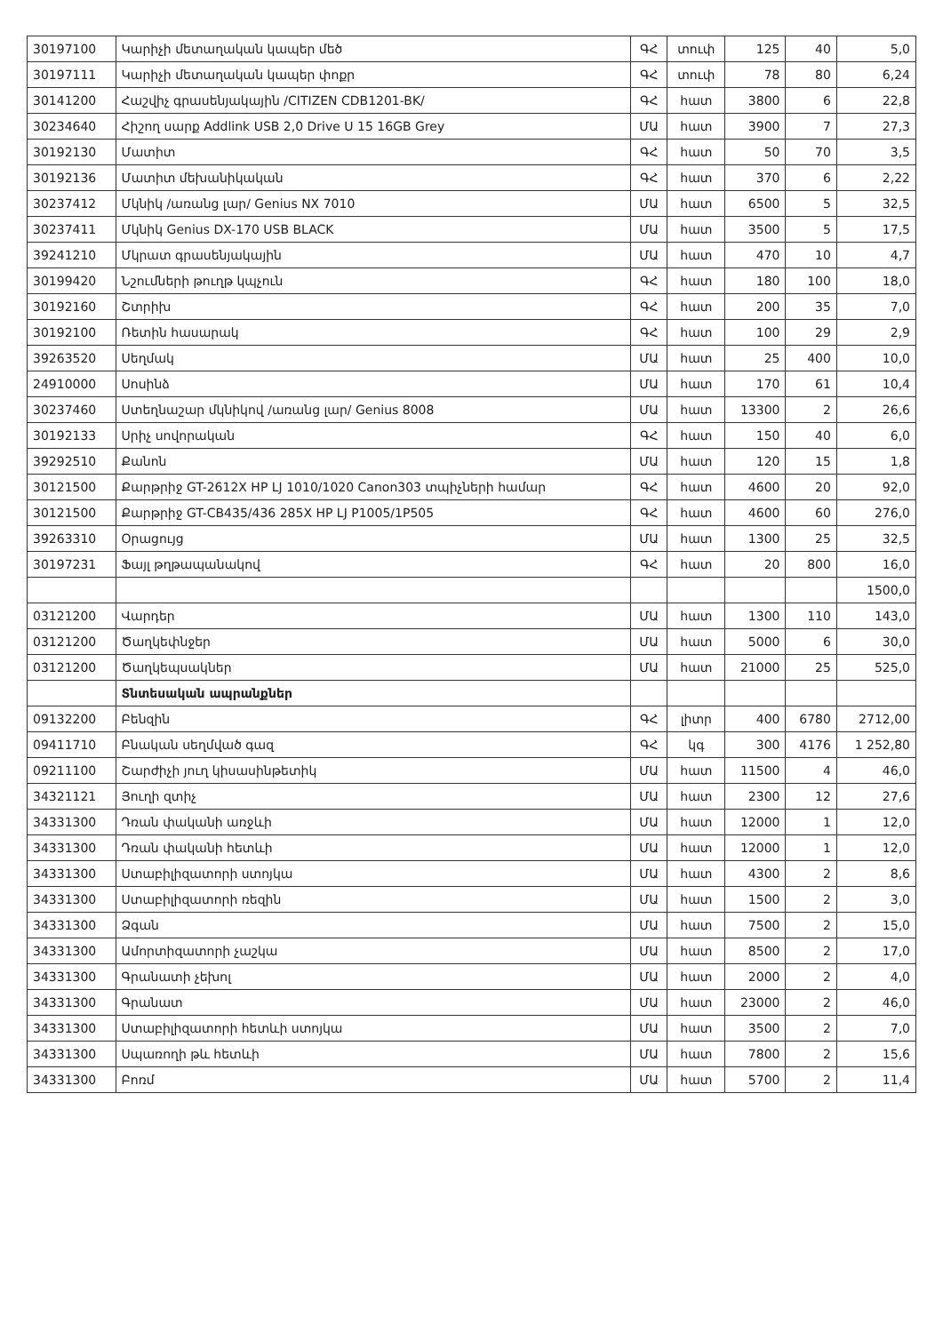| 30197100 | Կարիչի մետաղական կապեր մեծ | ԳՀ | տուփ | 125 | 40 | 5,0 |
| 30197111 | Կարիչի մետաղական կապեր փոքր | ԳՀ | տուփ | 78 | 80 | 6,24 |
| 30141200 | Հաշվիչ գրասենյակային /CITIZEN CDB1201-BK/ | ԳՀ | հատ | 3800 | 6 | 22,8 |
| 30234640 | Հիշող սարք Addlink USB 2,0 Drive U 15 16GB Grey | ՄԱ | հատ | 3900 | 7 | 27,3 |
| 30192130 | Մատիտ | ԳՀ | հատ | 50 | 70 | 3,5 |
| 30192136 | Մատիտ մեխանիկական | ԳՀ | հատ | 370 | 6 | 2,22 |
| 30237412 | Մկնիկ /առանց լար/ Genius NX 7010 | ՄԱ | հատ | 6500 | 5 | 32,5 |
| 30237411 | Մկնիկ Genius DX-170 USB BLACK | ՄԱ | հատ | 3500 | 5 | 17,5 |
| 39241210 | Մկրատ գրասենյակային | ՄԱ | հատ | 470 | 10 | 4,7 |
| 30199420 | Նշումների թուղթ կպչուն | ԳՀ | հատ | 180 | 100 | 18,0 |
| 30192160 | Շտրիխ | ԳՀ | հատ | 200 | 35 | 7,0 |
| 30192100 | Ռետին հասարակ | ԳՀ | հատ | 100 | 29 | 2,9 |
| 39263520 | Սեղմակ | ՄԱ | հատ | 25 | 400 | 10,0 |
| 24910000 | Սոսինձ | ՄԱ | հատ | 170 | 61 | 10,4 |
| 30237460 | Ստեղնաշար մկնիկով /առանց լար/ Genius 8008 | ՄԱ | հատ | 13300 | 2 | 26,6 |
| 30192133 | Սրիչ սովորական | ԳՀ | հատ | 150 | 40 | 6,0 |
| 39292510 | Քանոն | ՄԱ | հատ | 120 | 15 | 1,8 |
| 30121500 | Քարթրիջ GT-2612X HP LJ 1010/1020 Canon303 տպիչների համար | ԳՀ | հատ | 4600 | 20 | 92,0 |
| 30121500 | Քարթրիջ GT-CB435/436 285X HP LJ P1005/1P505 | ԳՀ | հատ | 4600 | 60 | 276,0 |
| 39263310 | Օրացույց | ՄԱ | հատ | 1300 | 25 | 32,5 |
| 30197231 | Ֆայլ թղթապանակով | ԳՀ | հատ | 20 | 800 | 16,0 |
| | | | | | | 1500,0 |
| 03121200 | Վարդեր | ՄԱ | հատ | 1300 | 110 | 143,0 |
| 03121200 | Ծաղկեփնջեր | ՄԱ | հատ | 5000 | 6 | 30,0 |
| 03121200 | Ծաղկեպսակներ | ՄԱ | հատ | 21000 | 25 | 525,0 |
| | Տնտեսական ապրանքներ | | | | | |
| 09132200 | Բենզին | ԳՀ | լիտր | 400 | 6780 | 2712,00 |
| 09411710 | Բնական սեղմված գազ | ԳՀ | կգ | 300 | 4176 | 1 252,80 |
| 09211100 | Շարժիչի յուղ կիսասինթետիկ | ՄԱ | հատ | 11500 | 4 | 46,0 |
| 34321121 | Յուղի զտիչ | ՄԱ | հատ | 2300 | 12 | 27,6 |
| 34331300 | Դռան փականի առջևի | ՄԱ | հատ | 12000 | 1 | 12,0 |
| 34331300 | Դռան փականի հետևի | ՄԱ | հատ | 12000 | 1 | 12,0 |
| 34331300 | Ստաբիլիզատորի ստոյկա | ՄԱ | հատ | 4300 | 2 | 8,6 |
| 34331300 | Ստաբիլիզատորի ռեզին | ՄԱ | հատ | 1500 | 2 | 3,0 |
| 34331300 | Ձգան | ՄԱ | հատ | 7500 | 2 | 15,0 |
| 34331300 | Ամորտիզատորի չաշկա | ՄԱ | հատ | 8500 | 2 | 17,0 |
| 34331300 | Գրանատի չեխոլ | ՄԱ | հատ | 2000 | 2 | 4,0 |
| 34331300 | Գրանատ | ՄԱ | հատ | 23000 | 2 | 46,0 |
| 34331300 | Ստաբիլիզատորի հետևի ստոյկա | ՄԱ | հատ | 3500 | 2 | 7,0 |
| 34331300 | Սպառողի թև հետևի | ՄԱ | հատ | 7800 | 2 | 15,6 |
| 34331300 | Բոռմ | ՄԱ | հատ | 5700 | 2 | 11,4 |